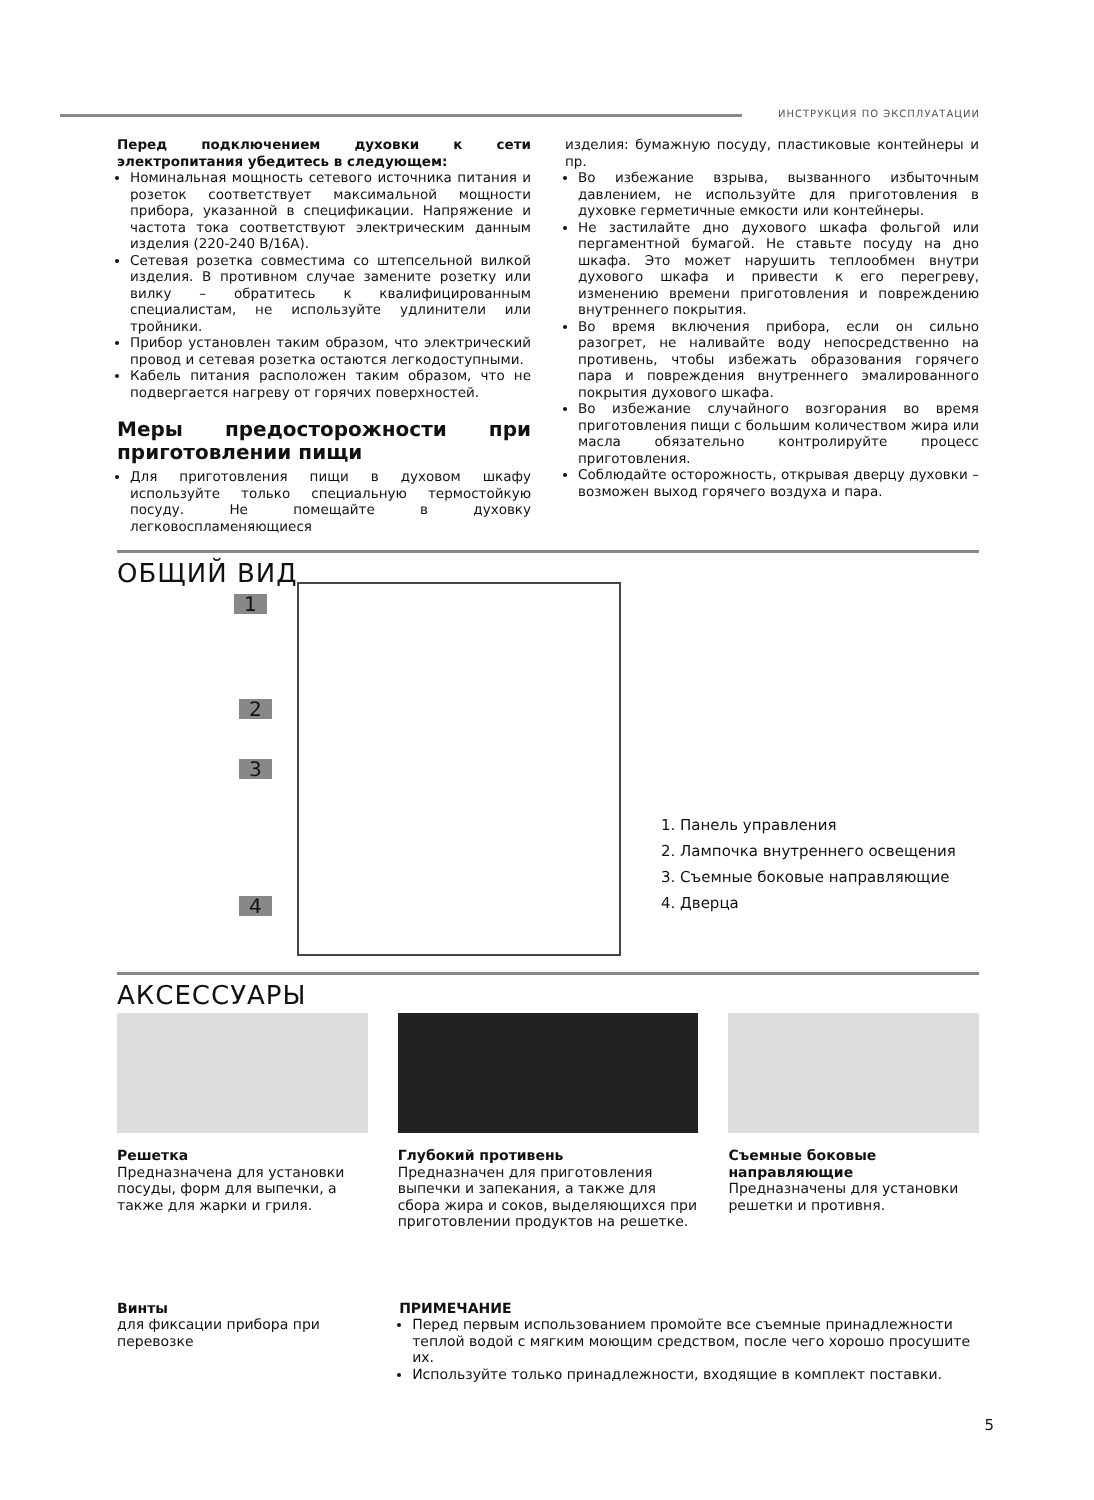ИНСТРУКЦИЯ ПО ЭКСПЛУАТАЦИИ
Перед подключением духовки к сети электропитания убедитесь в следующем:
Номинальная мощность сетевого источника питания и розеток соответствует максимальной мощности прибора, указанной в спецификации. Напряжение и частота тока соответствуют электрическим данным изделия (220-240 В/16А).
Сетевая розетка совместима со штепсельной вилкой изделия. В противном случае замените розетку или вилку – обратитесь к квалифицированным специалистам, не используйте удлинители или тройники.
Прибор установлен таким образом, что электрический провод и сетевая розетка остаются легкодоступными.
Кабель питания расположен таким образом, что не подвергается нагреву от горячих поверхностей.
Меры предосторожности при приготовлении пищи
Для приготовления пищи в духовом шкафу используйте только специальную термостойкую посуду. Не помещайте в духовку легковоспламеняющиеся
изделия: бумажную посуду, пластиковые контейнеры и пр.
Во избежание взрыва, вызванного избыточным давлением, не используйте для приготовления в духовке герметичные емкости или контейнеры.
Не застилайте дно духового шкафа фольгой или пергаментной бумагой. Не ставьте посуду на дно шкафа. Это может нарушить теплообмен внутри духового шкафа и привести к его перегреву, изменению времени приготовления и повреждению внутреннего покрытия.
Во время включения прибора, если он сильно разогрет, не наливайте воду непосредственно на противень, чтобы избежать образования горячего пара и повреждения внутреннего эмалированного покрытия духового шкафа.
Во избежание случайного возгорания во время приготовления пищи с большим количеством жира или масла обязательно контролируйте процесс приготовления.
Соблюдайте осторожность, открывая дверцу духовки – возможен выход горячего воздуха и пара.
ОБЩИЙ ВИД
1
2
3
4
1. Панель управления
2. Лампочка внутреннего освещения
3. Съемные боковые направляющие
4. Дверца
АКСЕССУАРЫ
Решетка
Предназначена для установки посуды, форм для выпечки, а также для жарки и гриля.
Глубокий противень
Предназначен для приготовления выпечки и запекания, а также для сбора жира и соков, выделяющихся при приготовлении продуктов на решетке.
Съемные боковые направляющие
Предназначены для установки решетки и противня.
Винты
для фиксации прибора при перевозке
ПРИМЕЧАНИЕ
Перед первым использованием промойте все съемные принадлежности теплой водой с мягким моющим средством, после чего хорошо просушите их.
Используйте только принадлежности, входящие в комплект поставки.
5